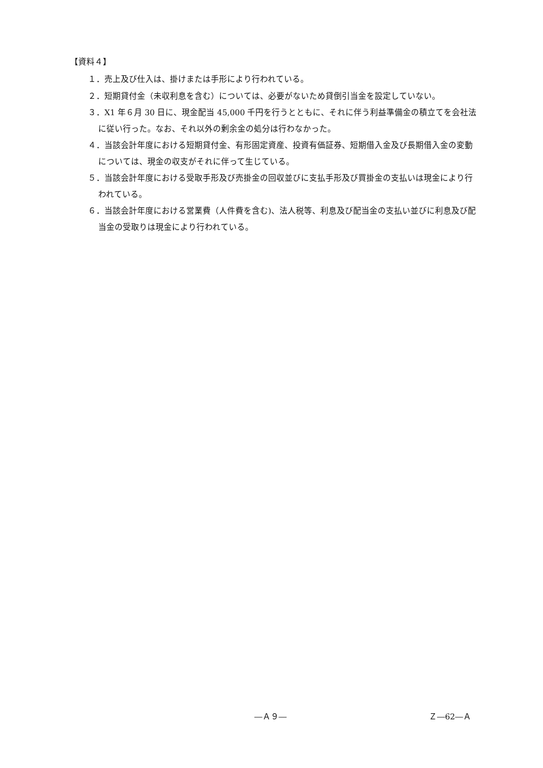【資料４】
１．売上及び仕入は、掛けまたは手形により行われている。
２．短期貸付金（未収利息を含む）については、必要がないため貸倒引当金を設定していない。
３．X1 年６月 30 日に、現金配当 45,000 千円を行うとともに、それに伴う利益準備金の積立てを会社法に従い行った。なお、それ以外の剰余金の処分は行わなかった。
４．当該会計年度における短期貸付金、有形固定資産、投資有価証券、短期借入金及び長期借入金の変動については、現金の収支がそれに伴って生じている。
５．当該会計年度における受取手形及び売掛金の回収並びに支払手形及び買掛金の支払いは現金により行われている。
６．当該会計年度における営業費（人件費を含む)、法人税等、利息及び配当金の支払い並びに利息及び配当金の受取りは現金により行われている。
―Ａ９― Ｚ―62―Ａ